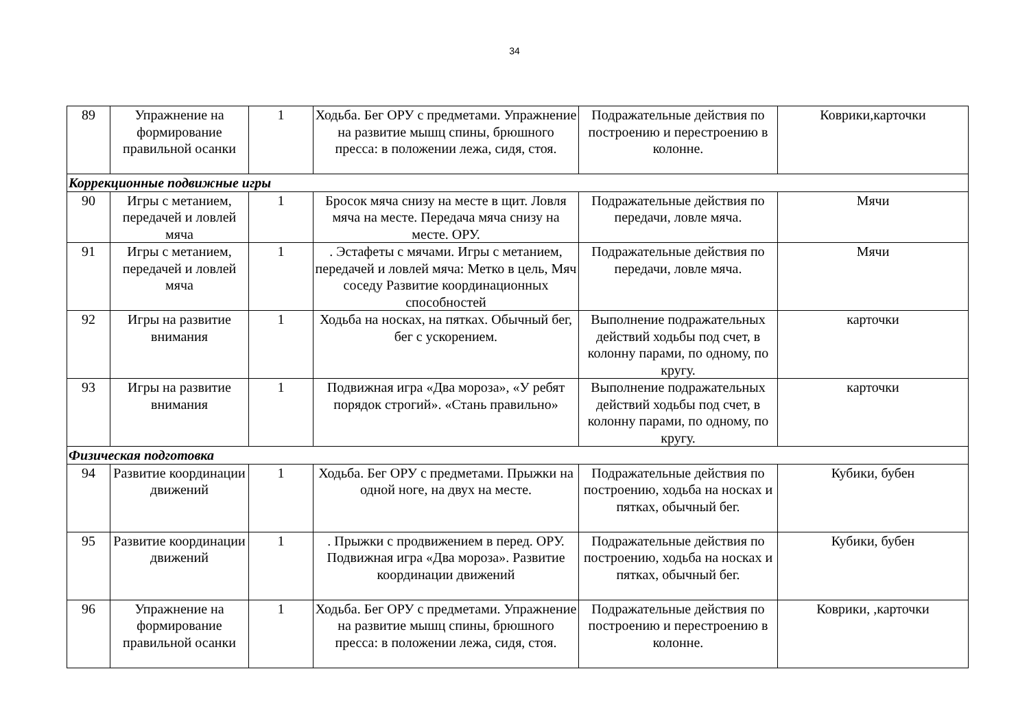34
| 89 | Упражнение на формирование правильной осанки | 1 | Ходьба. Бег ОРУ с предметами. Упражнение на развитие мышц спины, брюшного пресса: в положении лежа, сидя, стоя. | Подражательные действия по построению и перестроению в колонне. | Коврики,карточки |
| Коррекционные подвижные игры | | | | | |
| 90 | Игры с метанием, передачей и ловлей мяча | 1 | Бросок мяча снизу на месте в щит. Ловля мяча на месте. Передача мяча снизу на месте. ОРУ. | Подражательные действия по передачи, ловле мяча. | Мячи |
| 91 | Игры с метанием, передачей и ловлей мяча | 1 | . Эстафеты с мячами. Игры с метанием, передачей и ловлей мяча: Метко в цель, Мяч соседу Развитие координационных способностей | Подражательные действия по передачи, ловле мяча. | Мячи |
| 92 | Игры на развитие внимания | 1 | Ходьба на носках, на пятках. Обычный бег, бег с ускорением. | Выполнение подражательных действий ходьбы под счет, в колонну парами, по одному, по кругу. | карточки |
| 93 | Игры на развитие внимания | 1 | Подвижная игра «Два мороза», «У ребят порядок строгий». «Стань правильно» | Выполнение подражательных действий ходьбы под счет, в колонну парами, по одному, по кругу. | карточки |
| Физическая подготовка | | | | | |
| 94 | Развитие координации движений | 1 | Ходьба. Бег ОРУ с предметами. Прыжки на одной ноге, на двух на месте. | Подражательные действия по построению, ходьба на носках и пятках, обычный бег. | Кубики, бубен |
| 95 | Развитие координации движений | 1 | . Прыжки с продвижением в перед. ОРУ. Подвижная игра «Два мороза». Развитие координации движений | Подражательные действия по построению, ходьба на носках и пятках, обычный бег. | Кубики, бубен |
| 96 | Упражнение на формирование правильной осанки | 1 | Ходьба. Бег ОРУ с предметами. Упражнение на развитие мышц спины, брюшного пресса: в положении лежа, сидя, стоя. | Подражательные действия по построению и перестроению в колонне. | Коврики, ,карточки |